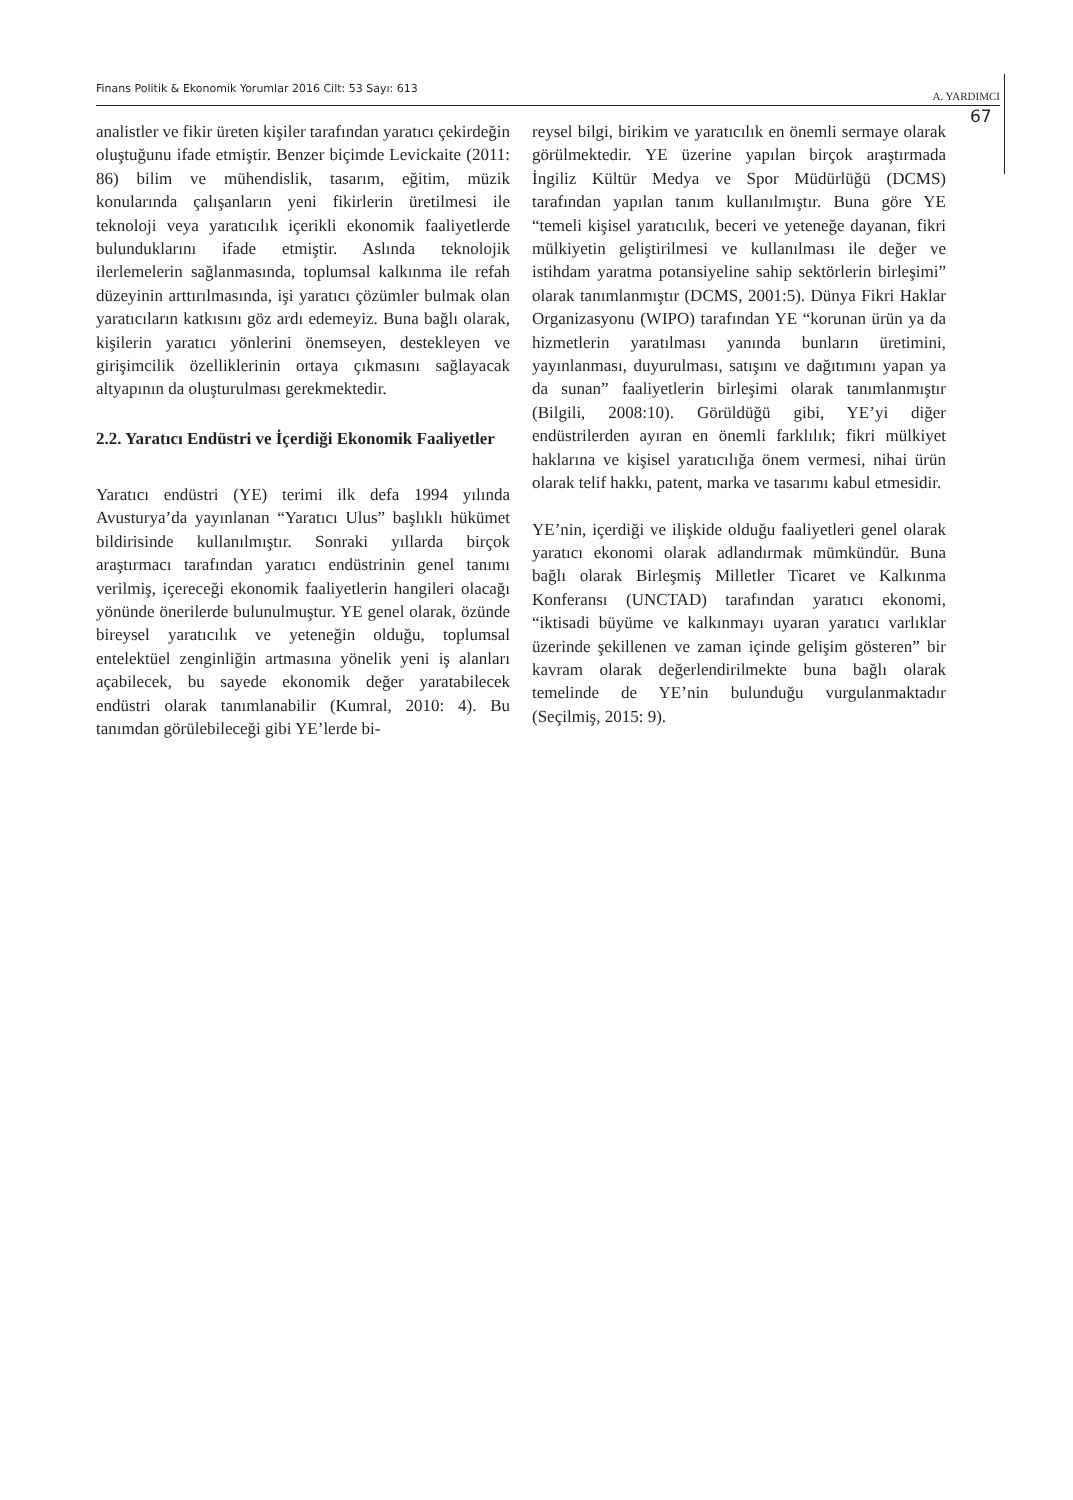Finans Politik & Ekonomik Yorumlar 2016 Cilt: 53 Sayı: 613 A. YARDIMCI
67
analistler ve fikir üreten kişiler tarafından yaratıcı çekirdeğin oluştuğunu ifade etmiştir. Benzer biçimde Levickaite (2011: 86) bilim ve mühendislik, tasarım, eğitim, müzik konularında çalışanların yeni fikirlerin üretilmesi ile teknoloji veya yaratıcılık içerikli ekonomik faaliyetlerde bulunduklarını ifade etmiştir. Aslında teknolojik ilerlemelerin sağlanmasında, toplumsal kalkınma ile refah düzeyinin arttırılmasında, işi yaratıcı çözümler bulmak olan yaratıcıların katkısını göz ardı edemeyiz. Buna bağlı olarak, kişilerin yaratıcı yönlerini önemseyen, destekleyen ve girişimcilik özelliklerinin ortaya çıkmasını sağlayacak altyapının da oluşturulması gerekmektedir.
2.2. Yaratıcı Endüstri ve İçerdiği Ekonomik Faaliyetler
Yaratıcı endüstri (YE) terimi ilk defa 1994 yılında Avusturya’da yayınlanan “Yaratıcı Ulus” başlıklı hükümet bildirisinde kullanılmıştır. Sonraki yıllarda birçok araştırmacı tarafından yaratıcı endüstrinin genel tanımı verilmiş, içereceği ekonomik faaliyetlerin hangileri olacağı yönünde önerilerde bulunulmuştur. YE genel olarak, özünde bireysel yaratıcılık ve yeteneğin olduğu, toplumsal entelektüel zenginliğin artmasına yönelik yeni iş alanları açabilecek, bu sayede ekonomik değer yaratabilecek endüstri olarak tanımlanabilir (Kumral, 2010: 4). Bu tanımdan görülebileceği gibi YE’lerde bi-
reysel bilgi, birikim ve yaratıcılık en önemli sermaye olarak görülmektedir. YE üzerine yapılan birçok araştırmada İngiliz Kültür Medya ve Spor Müdürlüğü (DCMS) tarafından yapılan tanım kullanılmıştır. Buna göre YE “temeli kişisel yaratıcılık, beceri ve yeteneğe dayanan, fikri mülkiyetin geliştirilmesi ve kullanılması ile değer ve istihdam yaratma potansiyeline sahip sektörlerin birleşimi” olarak tanımlanmıştır (DCMS, 2001:5). Dünya Fikri Haklar Organizasyonu (WIPO) tarafından YE “korunan ürün ya da hizmetlerin yaratılması yanında bunların üretimini, yayınlanması, duyurulması, satışını ve dağıtımını yapan ya da sunan” faaliyetlerin birleşimi olarak tanımlanmıştır (Bilgili, 2008:10). Görüldüğü gibi, YE’yi diğer endüstrilerden ayıran en önemli farklılık; fikri mülkiyet haklarına ve kişisel yaratıcılığa önem vermesi, nihai ürün olarak telif hakkı, patent, marka ve tasarımı kabul etmesidir.
YE’nin, içerdiği ve ilişkide olduğu faaliyetleri genel olarak yaratıcı ekonomi olarak adlandırmak mümkündür. Buna bağlı olarak Birleşmiş Milletler Ticaret ve Kalkınma Konferansı (UNCTAD) tarafından yaratıcı ekonomi, “iktisadi büyüme ve kalkınmayı uyaran yaratıcı varlıklar üzerinde şekillenen ve zaman içinde gelişim gösteren” bir kavram olarak değerlendirilmekte buna bağlı olarak temelinde de YE’nin bulunduğu vurgulanmaktadır (Seçilmiş, 2015: 9).